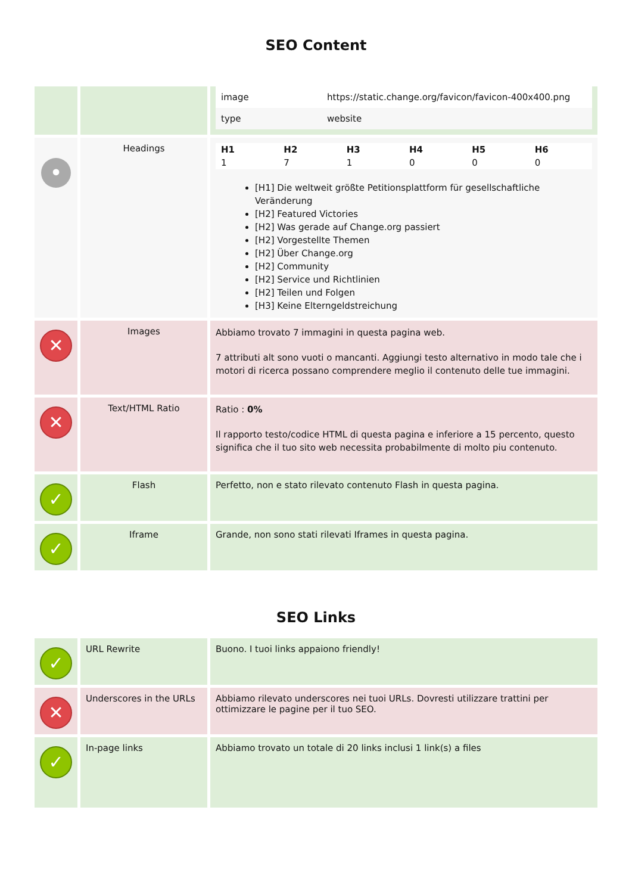SEO Content
| | | / image / https://static.change.org/favicon/favicon-400x400.png / / type / website / |
| • | Headings | / H1 / H2 / H3 / H4 / H5 / H6 / / --- / --- / --- / --- / --- / --- / / 1 / 7 / 1 / 0 / 0 / 0 / [H1] Die weltweit größte Petitionsplattform für gesellschaftliche Veränderung [H2] Featured Victories [H2] Was gerade auf Change.org passiert [H2] Vorgestellte Themen [H2] Über Change.org [H2] Community [H2] Service und Richtlinien [H2] Teilen und Folgen [H3] Keine Elterngeldstreichung |
| ✕ | Images | Abbiamo trovato 7 immagini in questa pagina web. 7 attributi alt sono vuoti o mancanti. Aggiungi testo alternativo in modo tale che i motori di ricerca possano comprendere meglio il contenuto delle tue immagini. |
| ✕ | Text/HTML Ratio | Ratio : 0% Il rapporto testo/codice HTML di questa pagina e inferiore a 15 percento, questo significa che il tuo sito web necessita probabilmente di molto piu contenuto. |
| ✓ | Flash | Perfetto, non e stato rilevato contenuto Flash in questa pagina. |
| ✓ | Iframe | Grande, non sono stati rilevati Iframes in questa pagina. |
SEO Links
| ✓ | URL Rewrite | Buono. I tuoi links appaiono friendly! |
| ✕ | Underscores in the URLs | Abbiamo rilevato underscores nei tuoi URLs. Dovresti utilizzare trattini per ottimizzare le pagine per il tuo SEO. |
| ✓ | In-page links | Abbiamo trovato un totale di 20 links inclusi 1 link(s) a files |